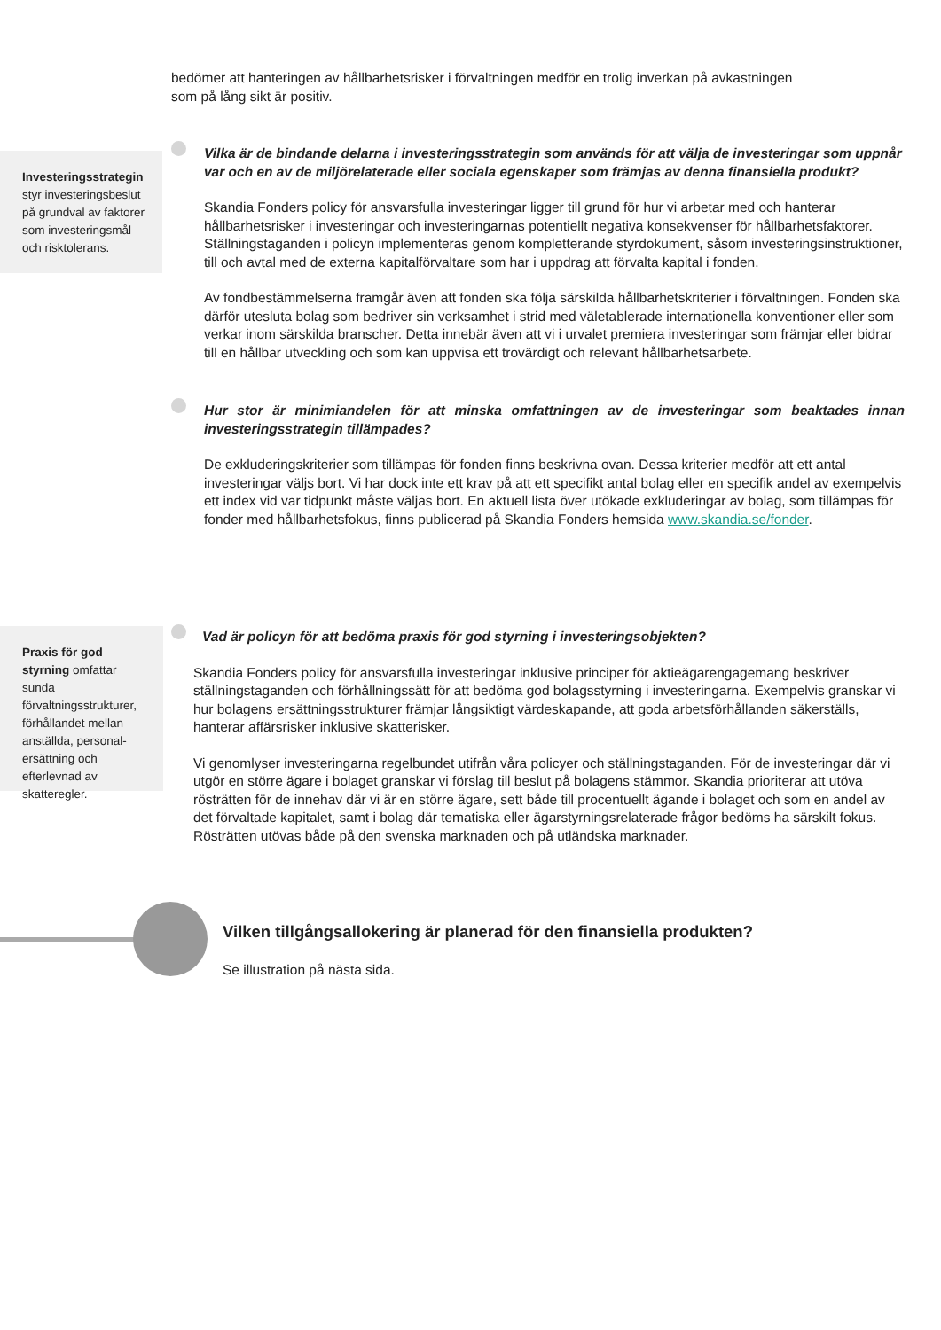bedömer att hanteringen av hållbarhetsrisker i förvaltningen medför en trolig inverkan på avkastningen som på lång sikt är positiv.
Investeringsstrategin styr investeringsbeslut på grundval av faktorer som investeringsmål och risktolerans.
Vilka är de bindande delarna i investeringsstrategin som används för att välja de investeringar som uppnår var och en av de miljörelaterade eller sociala egenskaper som främjas av denna finansiella produkt?
Skandia Fonders policy för ansvarsfulla investeringar ligger till grund för hur vi arbetar med och hanterar hållbarhetsrisker i investeringar och investeringarnas potentiellt negativa konsekvenser för hållbarhetsfaktorer. Ställningstaganden i policyn implementeras genom kompletterande styrdokument, såsom investeringsinstruktioner, till och avtal med de externa kapitalförvaltare som har i uppdrag att förvalta kapital i fonden.
Av fondbestämmelserna framgår även att fonden ska följa särskilda hållbarhetskriterier i förvaltningen. Fonden ska därför utesluta bolag som bedriver sin verksamhet i strid med väletablerade internationella konventioner eller som verkar inom särskilda branscher. Detta innebär även att vi i urvalet premiera investeringar som främjar eller bidrar till en hållbar utveckling och som kan uppvisa ett trovärdigt och relevant hållbarhetsarbete.
Hur stor är minimiandelen för att minska omfattningen av de investeringar som beaktades innan investeringsstrategin tillämpades?
De exkluderingskriterier som tillämpas för fonden finns beskrivna ovan. Dessa kriterier medför att ett antal investeringar väljs bort. Vi har dock inte ett krav på att ett specifikt antal bolag eller en specifik andel av exempelvis ett index vid var tidpunkt måste väljas bort. En aktuell lista över utökade exkluderingar av bolag, som tillämpas för fonder med hållbarhetsfokus, finns publicerad på Skandia Fonders hemsida www.skandia.se/fonder.
Praxis för god styrning omfattar sunda förvaltningsstrukturer, förhållandet mellan anställda, personal-ersättning och efterlevnad av skatteregler.
Vad är policyn för att bedöma praxis för god styrning i investeringsobjekten?
Skandia Fonders policy för ansvarsfulla investeringar inklusive principer för aktieägarengagemang beskriver ställningstaganden och förhållningssätt för att bedöma god bolagsstyrning i investeringarna. Exempelvis granskar vi hur bolagens ersättningsstrukturer främjar långsiktigt värdeskapande, att goda arbetsförhållanden säkerställs, hanterar affärsrisker inklusive skatterisker.
Vi genomlyser investeringarna regelbundet utifrån våra policyer och ställningstaganden. För de investeringar där vi utgör en större ägare i bolaget granskar vi förslag till beslut på bolagens stämmor. Skandia prioriterar att utöva rösträtten för de innehav där vi är en större ägare, sett både till procentuellt ägande i bolaget och som en andel av det förvaltade kapitalet, samt i bolag där tematiska eller ägarstyrningsrelaterade frågor bedöms ha särskilt fokus. Rösträtten utövas både på den svenska marknaden och på utländska marknader.
Vilken tillgångsallokering är planerad för den finansiella produkten?
Se illustration på nästa sida.